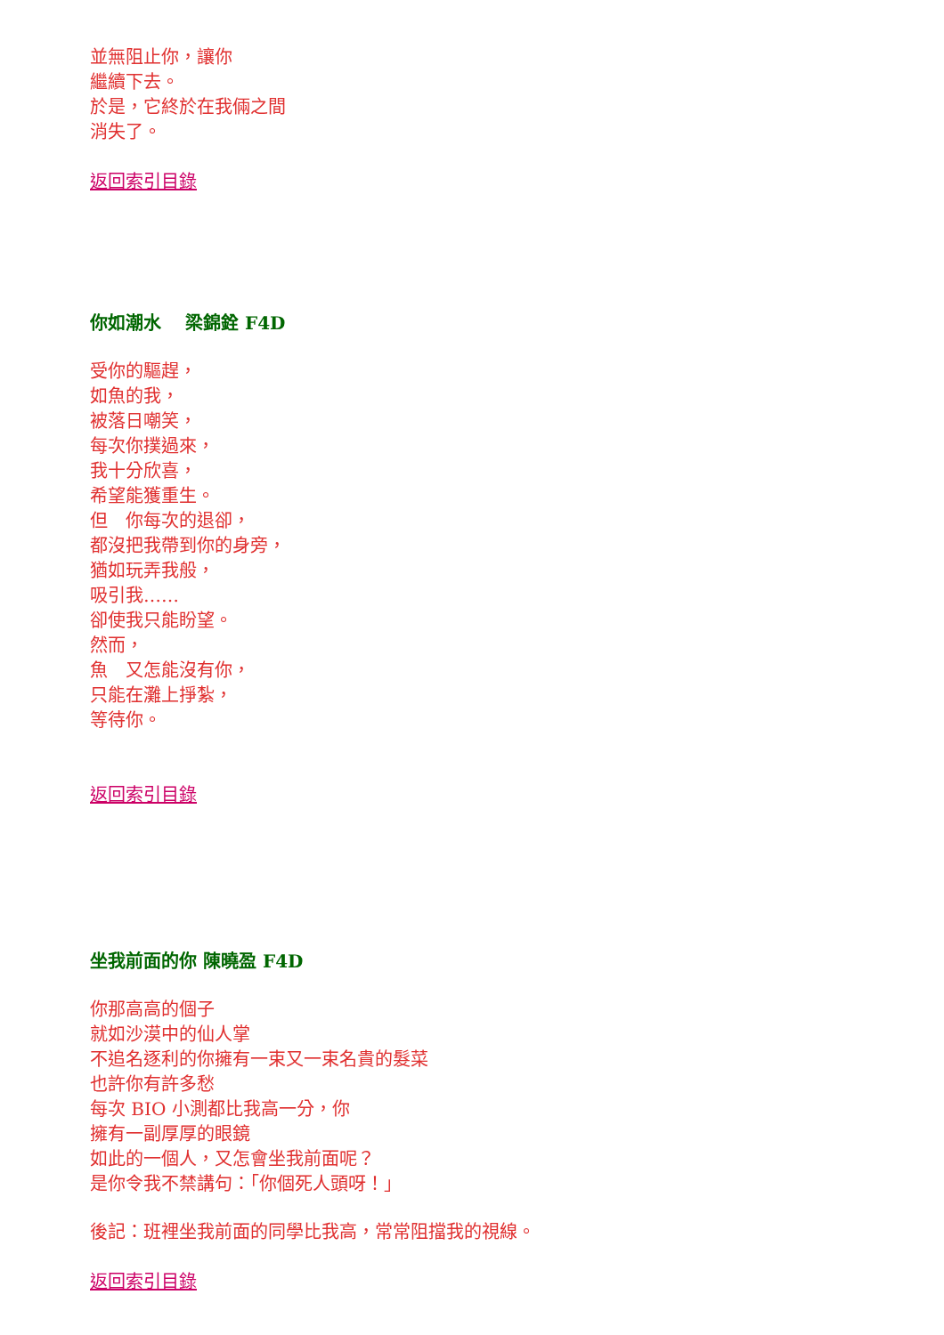並無阻止你，讓你
繼續下去。
於是，它終於在我倆之間
消失了。
返回索引目錄
你如潮水　 梁錦銓 F4D
受你的驅趕，
如魚的我，
被落日嘲笑，
每次你撲過來，
我十分欣喜，
希望能獲重生。
但　你每次的退卻，
都沒把我帶到你的身旁，
猶如玩弄我般，
吸引我……
卻使我只能盼望。
然而，
魚　又怎能沒有你，
只能在灘上掙紮，
等待你。
返回索引目錄
坐我前面的你 陳曉盈 F4D
你那高高的個子
就如沙漠中的仙人掌
不追名逐利的你擁有一束又一束名貴的髮菜
也許你有許多愁
每次 BIO 小測都比我高一分，你
擁有一副厚厚的眼鏡
如此的一個人，又怎會坐我前面呢？
是你令我不禁講句：「你個死人頭呀！」
後記：班裡坐我前面的同學比我高，常常阻擋我的視線。
返回索引目錄